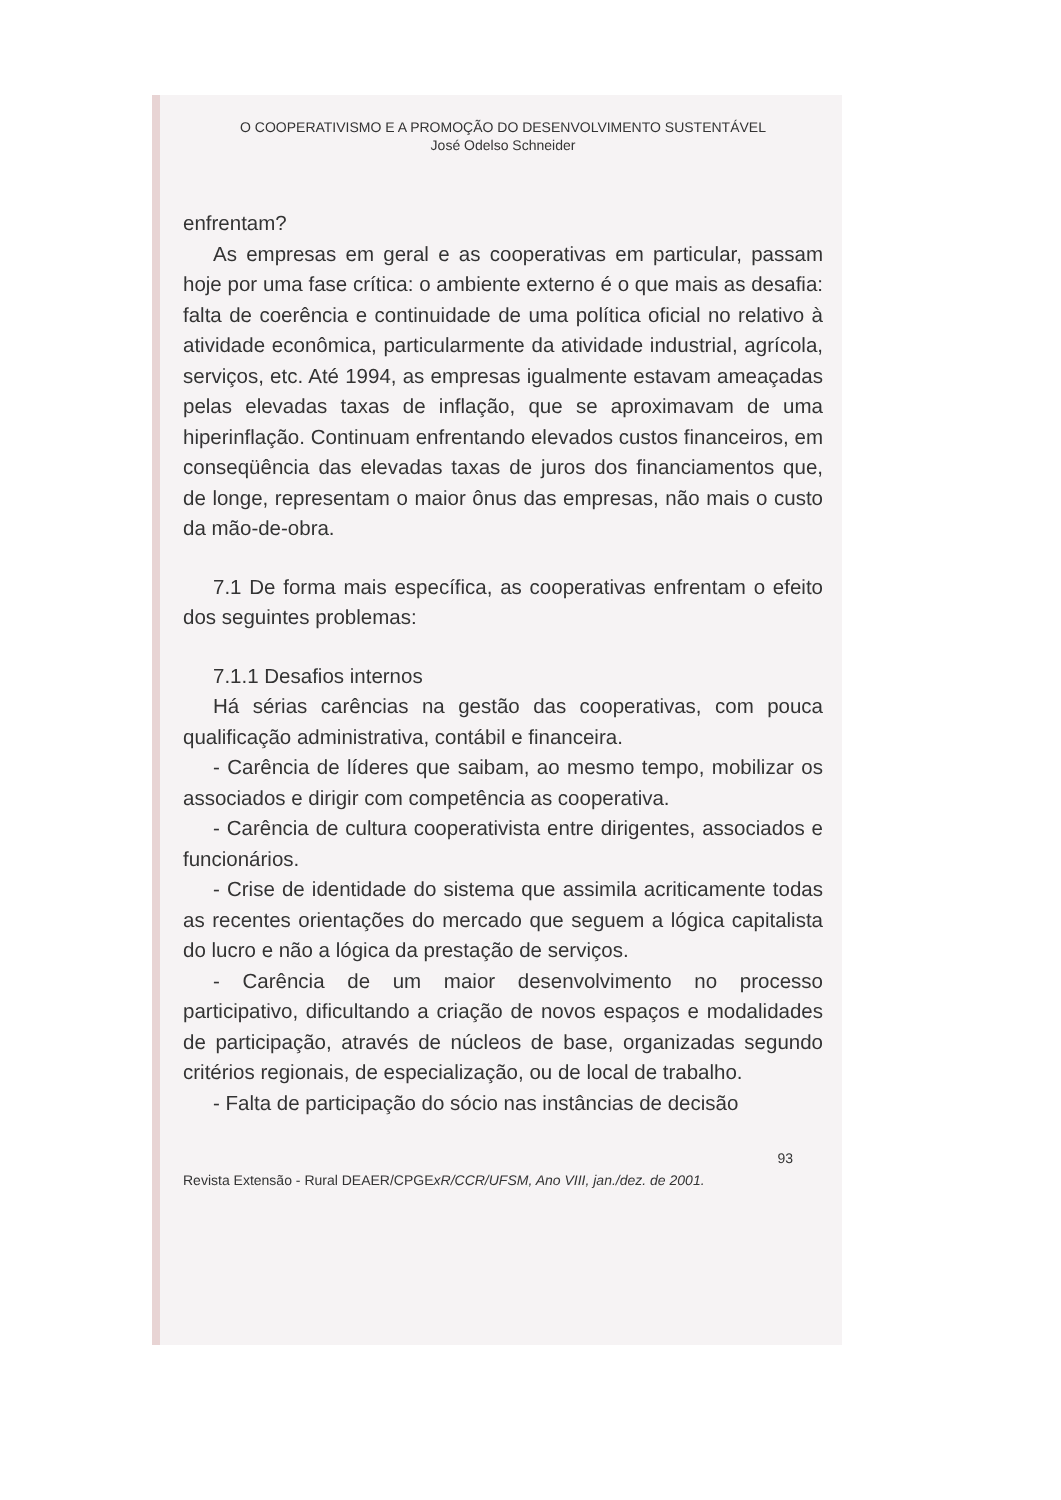O COOPERATIVISMO E A PROMOÇÃO DO DESENVOLVIMENTO SUSTENTÁVEL
José Odelso Schneider
enfrentam?
As empresas em geral e as cooperativas em particular, passam hoje por uma fase crítica: o ambiente externo é o que mais as desafia: falta de coerência e continuidade de uma política oficial no relativo à atividade econômica, particularmente da atividade industrial, agrícola, serviços, etc. Até 1994, as empresas igualmente estavam ameaçadas pelas elevadas taxas de inflação, que se aproximavam de uma hiperinflação. Continuam enfrentando elevados custos financeiros, em conseqüência das elevadas taxas de juros dos financiamentos que, de longe, representam o maior ônus das empresas, não mais o custo da mão-de-obra.
7.1 De forma mais específica, as cooperativas enfrentam o efeito dos seguintes problemas:
7.1.1 Desafios internos
Há sérias carências na gestão das cooperativas, com pouca qualificação administrativa, contábil e financeira.
- Carência de líderes que saibam, ao mesmo tempo, mobilizar os associados e dirigir com competência as cooperativa.
- Carência de cultura cooperativista entre dirigentes, associados e funcionários.
- Crise de identidade do sistema que assimila acriticamente todas as recentes orientações do mercado que seguem a lógica capitalista do lucro e não a lógica da prestação de serviços.
- Carência de um maior desenvolvimento no processo participativo, dificultando a criação de novos espaços e modalidades de participação, através de núcleos de base, organizadas segundo critérios regionais, de especialização, ou de local de trabalho.
- Falta de participação do sócio nas instâncias de decisão
93
Revista Extensão - Rural DEAER/CPGExR/CCR/UFSM, Ano VIII, jan./dez. de 2001.